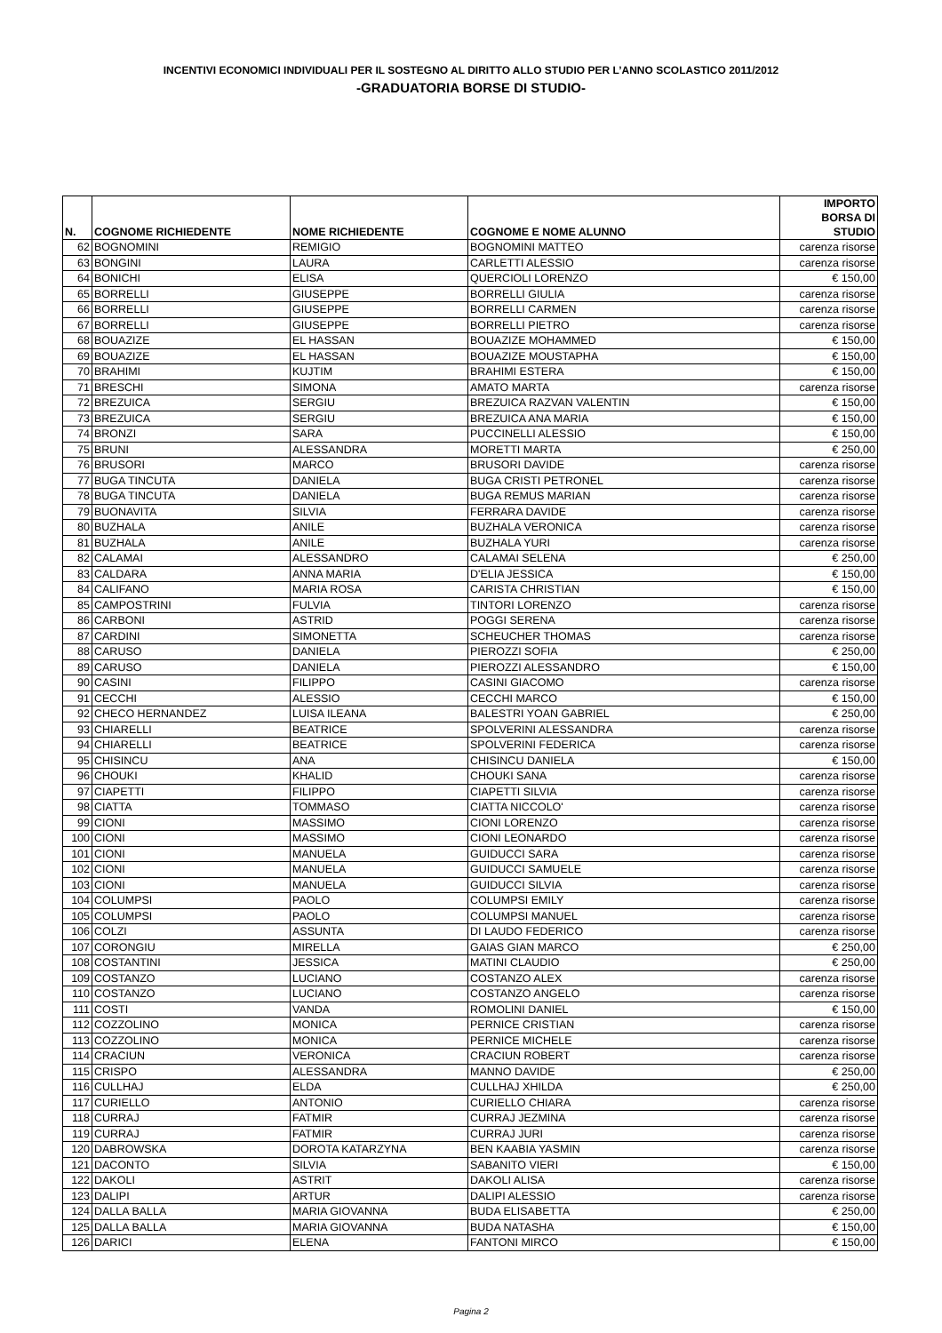INCENTIVI ECONOMICI INDIVIDUALI PER IL SOSTEGNO AL DIRITTO ALLO STUDIO PER L’ANNO SCOLASTICO 2011/2012
-GRADUATORIA BORSE DI STUDIO-
| N. | COGNOME RICHIEDENTE | NOME RICHIEDENTE | COGNOME E NOME ALUNNO | IMPORTO BORSA DI STUDIO |
| --- | --- | --- | --- | --- |
| 62 | BOGNOMINI | REMIGIO | BOGNOMINI MATTEO | carenza risorse |
| 63 | BONGINI | LAURA | CARLETTI ALESSIO | carenza risorse |
| 64 | BONICHI | ELISA | QUERCIOLI LORENZO | € 150,00 |
| 65 | BORRELLI | GIUSEPPE | BORRELLI GIULIA | carenza risorse |
| 66 | BORRELLI | GIUSEPPE | BORRELLI CARMEN | carenza risorse |
| 67 | BORRELLI | GIUSEPPE | BORRELLI PIETRO | carenza risorse |
| 68 | BOUAZIZE | EL HASSAN | BOUAZIZE MOHAMMED | € 150,00 |
| 69 | BOUAZIZE | EL HASSAN | BOUAZIZE MOUSTAPHA | € 150,00 |
| 70 | BRAHIMI | KUJTIM | BRAHIMI ESTERA | € 150,00 |
| 71 | BRESCHI | SIMONA | AMATO MARTA | carenza risorse |
| 72 | BREZUICA | SERGIU | BREZUICA RAZVAN VALENTIN | € 150,00 |
| 73 | BREZUICA | SERGIU | BREZUICA ANA MARIA | € 150,00 |
| 74 | BRONZI | SARA | PUCCINELLI ALESSIO | € 150,00 |
| 75 | BRUNI | ALESSANDRA | MORETTI MARTA | € 250,00 |
| 76 | BRUSORI | MARCO | BRUSORI DAVIDE | carenza risorse |
| 77 | BUGA TINCUTA | DANIELA | BUGA CRISTI PETRONEL | carenza risorse |
| 78 | BUGA TINCUTA | DANIELA | BUGA REMUS MARIAN | carenza risorse |
| 79 | BUONAVITA | SILVIA | FERRARA DAVIDE | carenza risorse |
| 80 | BUZHALA | ANILE | BUZHALA VERONICA | carenza risorse |
| 81 | BUZHALA | ANILE | BUZHALA YURI | carenza risorse |
| 82 | CALAMAI | ALESSANDRO | CALAMAI SELENA | € 250,00 |
| 83 | CALDARA | ANNA MARIA | D'ELIA JESSICA | € 150,00 |
| 84 | CALIFANO | MARIA ROSA | CARISTA CHRISTIAN | € 150,00 |
| 85 | CAMPOSTRINI | FULVIA | TINTORI LORENZO | carenza risorse |
| 86 | CARBONI | ASTRID | POGGI SERENA | carenza risorse |
| 87 | CARDINI | SIMONETTA | SCHEUCHER THOMAS | carenza risorse |
| 88 | CARUSO | DANIELA | PIEROZZI SOFIA | € 250,00 |
| 89 | CARUSO | DANIELA | PIEROZZI ALESSANDRO | € 150,00 |
| 90 | CASINI | FILIPPO | CASINI GIACOMO | carenza risorse |
| 91 | CECCHI | ALESSIO | CECCHI MARCO | € 150,00 |
| 92 | CHECO HERNANDEZ | LUISA ILEANA | BALESTRI YOAN GABRIEL | € 250,00 |
| 93 | CHIARELLI | BEATRICE | SPOLVERINI ALESSANDRA | carenza risorse |
| 94 | CHIARELLI | BEATRICE | SPOLVERINI FEDERICA | carenza risorse |
| 95 | CHISINCU | ANA | CHISINCU DANIELA | € 150,00 |
| 96 | CHOUKI | KHALID | CHOUKI SANA | carenza risorse |
| 97 | CIAPETTI | FILIPPO | CIAPETTI SILVIA | carenza risorse |
| 98 | CIATTA | TOMMASO | CIATTA NICCOLO' | carenza risorse |
| 99 | CIONI | MASSIMO | CIONI LORENZO | carenza risorse |
| 100 | CIONI | MASSIMO | CIONI LEONARDO | carenza risorse |
| 101 | CIONI | MANUELA | GUIDUCCI SARA | carenza risorse |
| 102 | CIONI | MANUELA | GUIDUCCI SAMUELE | carenza risorse |
| 103 | CIONI | MANUELA | GUIDUCCI SILVIA | carenza risorse |
| 104 | COLUMPSI | PAOLO | COLUMPSI EMILY | carenza risorse |
| 105 | COLUMPSI | PAOLO | COLUMPSI MANUEL | carenza risorse |
| 106 | COLZI | ASSUNTA | DI LAUDO FEDERICO | carenza risorse |
| 107 | CORONGIU | MIRELLA | GAIAS GIAN MARCO | € 250,00 |
| 108 | COSTANTINI | JESSICA | MATINI CLAUDIO | € 250,00 |
| 109 | COSTANZO | LUCIANO | COSTANZO ALEX | carenza risorse |
| 110 | COSTANZO | LUCIANO | COSTANZO ANGELO | carenza risorse |
| 111 | COSTI | VANDA | ROMOLINI DANIEL | € 150,00 |
| 112 | COZZOLINO | MONICA | PERNICE CRISTIAN | carenza risorse |
| 113 | COZZOLINO | MONICA | PERNICE MICHELE | carenza risorse |
| 114 | CRACIUN | VERONICA | CRACIUN ROBERT | carenza risorse |
| 115 | CRISPO | ALESSANDRA | MANNO DAVIDE | € 250,00 |
| 116 | CULLHAJ | ELDA | CULLHAJ XHILDA | € 250,00 |
| 117 | CURIELLO | ANTONIO | CURIELLO CHIARA | carenza risorse |
| 118 | CURRAJ | FATMIR | CURRAJ JEZMINA | carenza risorse |
| 119 | CURRAJ | FATMIR | CURRAJ JURI | carenza risorse |
| 120 | DABROWSKA | DOROTA KATARZYNA | BEN KAABIA YASMIN | carenza risorse |
| 121 | DACONTO | SILVIA | SABANITO VIERI | € 150,00 |
| 122 | DAKOLI | ASTRIT | DAKOLI ALISA | carenza risorse |
| 123 | DALIPI | ARTUR | DALIPI ALESSIO | carenza risorse |
| 124 | DALLA BALLA | MARIA GIOVANNA | BUDA ELISABETTA | € 250,00 |
| 125 | DALLA BALLA | MARIA GIOVANNA | BUDA NATASHA | € 150,00 |
| 126 | DARICI | ELENA | FANTONI MIRCO | € 150,00 |
Pagina 2